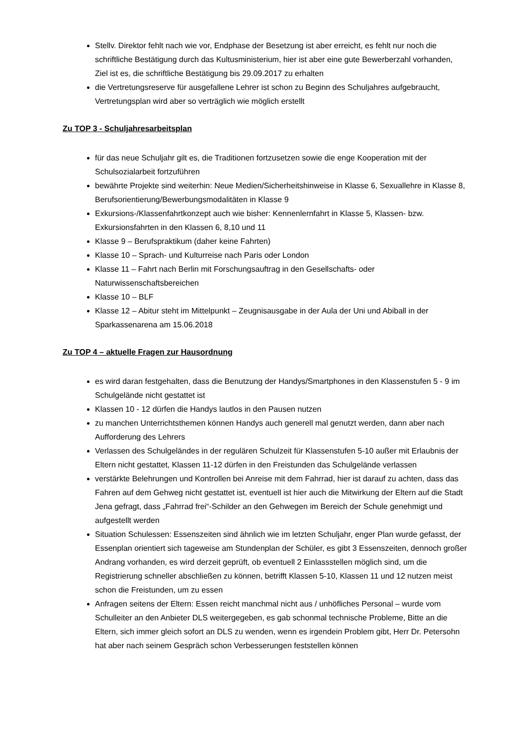Stellv. Direktor fehlt nach wie vor, Endphase der Besetzung ist aber erreicht, es fehlt nur noch die schriftliche Bestätigung durch das Kultusministerium, hier ist aber eine gute Bewerberzahl vorhanden, Ziel ist es, die schriftliche Bestätigung bis 29.09.2017 zu erhalten
die Vertretungsreserve für ausgefallene Lehrer ist schon zu Beginn des Schuljahres aufgebraucht, Vertretungsplan wird aber so verträglich wie möglich erstellt
Zu TOP 3 - Schuljahresarbeitsplan
für das neue Schuljahr gilt es, die Traditionen fortzusetzen sowie die enge Kooperation mit der Schulsozialarbeit fortzuführen
bewährte Projekte sind weiterhin: Neue Medien/Sicherheitshinweise in Klasse 6, Sexuallehre in Klasse 8, Berufsorientierung/Bewerbungsmodalitäten in Klasse 9
Exkursions-/Klassenfahrtkonzept auch wie bisher: Kennenlernfahrt in Klasse 5, Klassen- bzw. Exkursionsfahrten in den Klassen 6, 8,10 und 11
Klasse 9 – Berufspraktikum (daher keine Fahrten)
Klasse 10 – Sprach- und Kulturreise nach Paris oder London
Klasse 11 – Fahrt nach Berlin mit Forschungsauftrag in den Gesellschafts- oder Naturwissenschaftsbereichen
Klasse 10 – BLF
Klasse 12 – Abitur steht im Mittelpunkt – Zeugnisausgabe in der Aula der Uni und Abiball in der Sparkassenarena am 15.06.2018
Zu TOP 4 – aktuelle Fragen zur Hausordnung
es wird daran festgehalten, dass die Benutzung der Handys/Smartphones in den Klassenstufen 5 - 9 im Schulgelände nicht gestattet ist
Klassen 10 - 12 dürfen die Handys lautlos in den Pausen nutzen
zu manchen Unterrichtsthemen können Handys auch generell mal genutzt werden, dann aber nach Aufforderung des Lehrers
Verlassen des Schulgeländes in der regulären Schulzeit für Klassenstufen 5-10 außer mit Erlaubnis der Eltern nicht gestattet, Klassen 11-12 dürfen in den Freistunden das Schulgelände verlassen
verstärkte Belehrungen und Kontrollen bei Anreise mit dem Fahrrad, hier ist darauf zu achten, dass das Fahren auf dem Gehweg nicht gestattet ist, eventuell ist hier auch die Mitwirkung der Eltern auf die Stadt Jena gefragt, dass „Fahrrad frei“-Schilder an den Gehwegen im Bereich der Schule genehmigt und aufgestellt werden
Situation Schulessen: Essenszeiten sind ähnlich wie im letzten Schuljahr, enger Plan wurde gefasst, der Essenplan orientiert sich tageweise am Stundenplan der Schüler, es gibt 3 Essenszeiten, dennoch großer Andrang vorhanden, es wird derzeit geprüft, ob eventuell 2 Einlassstellen möglich sind, um die Registrierung schneller abschließen zu können, betrifft Klassen 5-10, Klassen 11 und 12 nutzen meist schon die Freistunden, um zu essen
Anfragen seitens der Eltern: Essen reicht manchmal nicht aus / unhöfliches Personal – wurde vom Schulleiter an den Anbieter DLS weitergegeben, es gab schonmal technische Probleme, Bitte an die Eltern, sich immer gleich sofort an DLS zu wenden, wenn es irgendein Problem gibt, Herr Dr. Petersohn hat aber nach seinem Gespräch schon Verbesserungen feststellen können